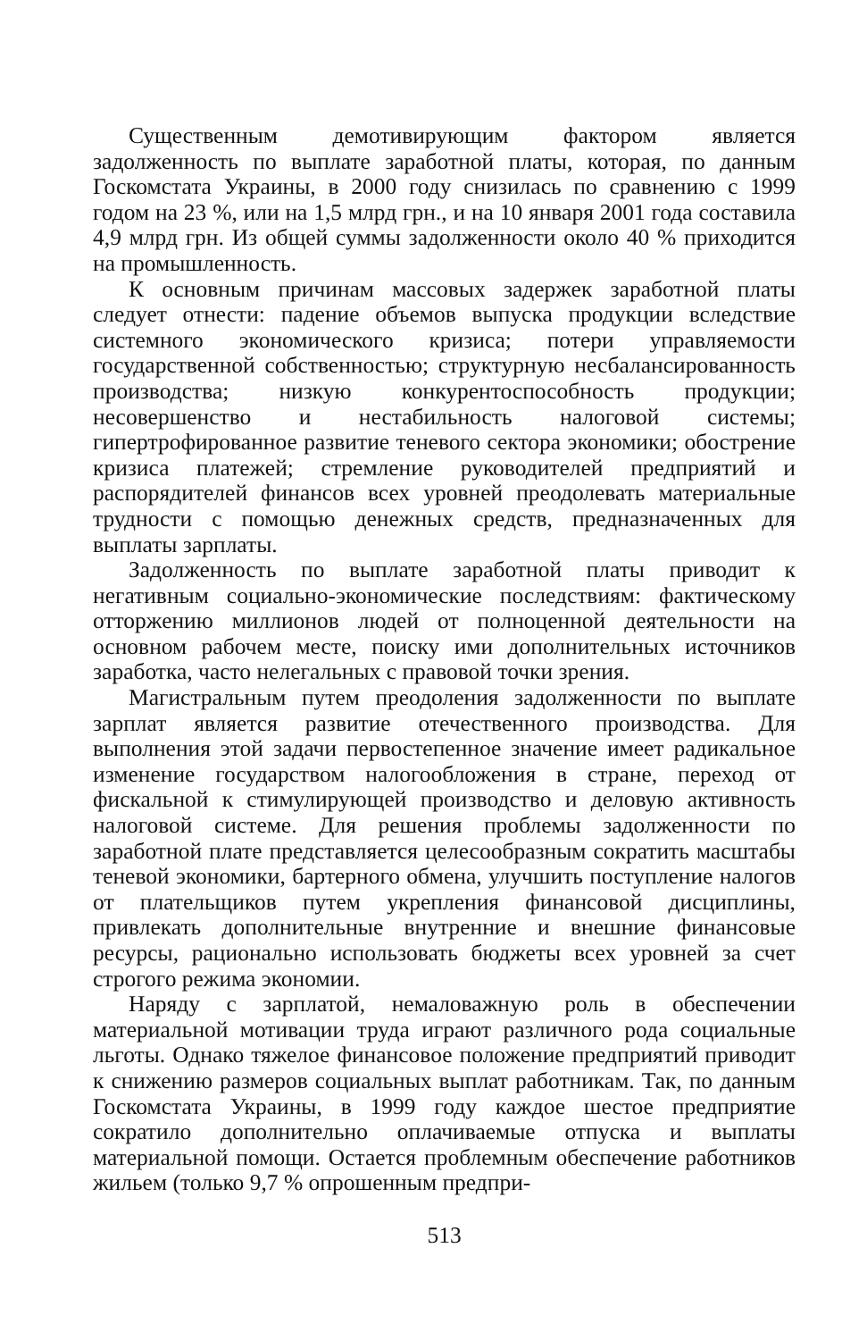Существенным демотивирующим фактором является задолженность по выплате заработной платы, которая, по данным Госкомстата Украины, в 2000 году снизилась по сравнению с 1999 годом на 23 %, или на 1,5 млрд грн., и на 10 января 2001 года составила 4,9 млрд грн. Из общей суммы задолженности около 40 % приходится на промышленность.
К основным причинам массовых задержек заработной платы следует отнести: падение объемов выпуска продукции вследствие системного экономического кризиса; потери управляемости государственной собственностью; структурную несбалансированность производства; низкую конкурентоспособность продукции; несовершенство и нестабильность налоговой системы; гипертрофированное развитие теневого сектора экономики; обострение кризиса платежей; стремление руководителей предприятий и распорядителей финансов всех уровней преодолевать материальные трудности с помощью денежных средств, предназначенных для выплаты зарплаты.
Задолженность по выплате заработной платы приводит к негативным социально-экономические последствиям: фактическому отторжению миллионов людей от полноценной деятельности на основном рабочем месте, поиску ими дополнительных источников заработка, часто нелегальных с правовой точки зрения.
Магистральным путем преодоления задолженности по выплате зарплат является развитие отечественного производства. Для выполнения этой задачи первостепенное значение имеет радикальное изменение государством налогообложения в стране, переход от фискальной к стимулирующей производство и деловую активность налоговой системе. Для решения проблемы задолженности по заработной плате представляется целесообразным сократить масштабы теневой экономики, бартерного обмена, улучшить поступление налогов от плательщиков путем укрепления финансовой дисциплины, привлекать дополнительные внутренние и внешние финансовые ресурсы, рационально использовать бюджеты всех уровней за счет строгого режима экономии.
Наряду с зарплатой, немаловажную роль в обеспечении материальной мотивации труда играют различного рода социальные льготы. Однако тяжелое финансовое положение предприятий приводит к снижению размеров социальных выплат работникам. Так, по данным Госкомстата Украины, в 1999 году каждое шестое предприятие сократило дополнительно оплачиваемые отпуска и выплаты материальной помощи. Остается проблемным обеспечение работников жильем (только 9,7 % опрошенным предпри-
513